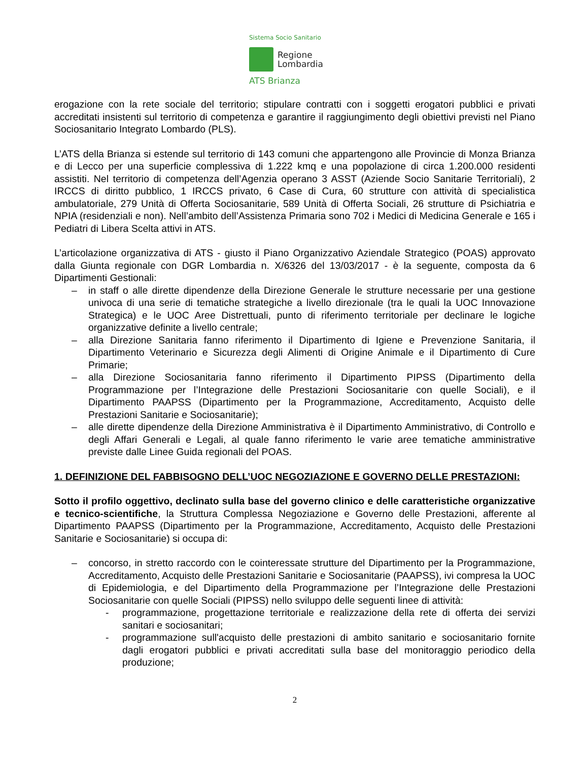Sistema Socio Sanitario
Regione
Lombardia
ATS Brianza
erogazione con la rete sociale del territorio; stipulare contratti con i soggetti erogatori pubblici e privati accreditati insistenti sul territorio di competenza e garantire il raggiungimento degli obiettivi previsti nel Piano Sociosanitario Integrato Lombardo (PLS).
L’ATS della Brianza si estende sul territorio di 143 comuni che appartengono alle Provincie di Monza Brianza e di Lecco per una superficie complessiva di 1.222 kmq e una popolazione di circa 1.200.000 residenti assistiti. Nel territorio di competenza dell’Agenzia operano 3 ASST (Aziende Socio Sanitarie Territoriali), 2 IRCCS di diritto pubblico, 1 IRCCS privato, 6 Case di Cura, 60 strutture con attività di specialistica ambulatoriale, 279 Unità di Offerta Sociosanitarie, 589 Unità di Offerta Sociali, 26 strutture di Psichiatria e NPIA (residenziali e non). Nell’ambito dell’Assistenza Primaria sono 702 i Medici di Medicina Generale e 165 i Pediatri di Libera Scelta attivi in ATS.
L’articolazione organizzativa di ATS - giusto il Piano Organizzativo Aziendale Strategico (POAS) approvato dalla Giunta regionale con DGR Lombardia n. X/6326 del 13/03/2017 - è la seguente, composta da 6 Dipartimenti Gestionali:
– in staff o alle dirette dipendenze della Direzione Generale le strutture necessarie per una gestione univoca di una serie di tematiche strategiche a livello direzionale (tra le quali la UOC Innovazione Strategica) e le UOC Aree Distrettuali, punto di riferimento territoriale per declinare le logiche organizzative definite a livello centrale;
– alla Direzione Sanitaria fanno riferimento il Dipartimento di Igiene e Prevenzione Sanitaria, il Dipartimento Veterinario e Sicurezza degli Alimenti di Origine Animale e il Dipartimento di Cure Primarie;
– alla Direzione Sociosanitaria fanno riferimento il Dipartimento PIPSS (Dipartimento della Programmazione per l’Integrazione delle Prestazioni Sociosanitarie con quelle Sociali), e il Dipartimento PAAPSS (Dipartimento per la Programmazione, Accreditamento, Acquisto delle Prestazioni Sanitarie e Sociosanitarie);
– alle dirette dipendenze della Direzione Amministrativa è il Dipartimento Amministrativo, di Controllo e degli Affari Generali e Legali, al quale fanno riferimento le varie aree tematiche amministrative previste dalle Linee Guida regionali del POAS.
1. DEFINIZIONE DEL FABBISOGNO DELL’UOC NEGOZIAZIONE E GOVERNO DELLE PRESTAZIONI:
Sotto il profilo oggettivo, declinato sulla base del governo clinico e delle caratteristiche organizzative e tecnico-scientifiche, la Struttura Complessa Negoziazione e Governo delle Prestazioni, afferente al Dipartimento PAAPSS (Dipartimento per la Programmazione, Accreditamento, Acquisto delle Prestazioni Sanitarie e Sociosanitarie) si occupa di:
– concorso, in stretto raccordo con le cointeressate strutture del Dipartimento per la Programmazione, Accreditamento, Acquisto delle Prestazioni Sanitarie e Sociosanitarie (PAAPSS), ivi compresa la UOC di Epidemiologia, e del Dipartimento della Programmazione per l’Integrazione delle Prestazioni Sociosanitarie con quelle Sociali (PIPSS) nello sviluppo delle seguenti linee di attività:
- programmazione, progettazione territoriale e realizzazione della rete di offerta dei servizi sanitari e sociosanitari;
- programmazione sull'acquisto delle prestazioni di ambito sanitario e sociosanitario fornite dagli erogatori pubblici e privati accreditati sulla base del monitoraggio periodico della produzione;
2